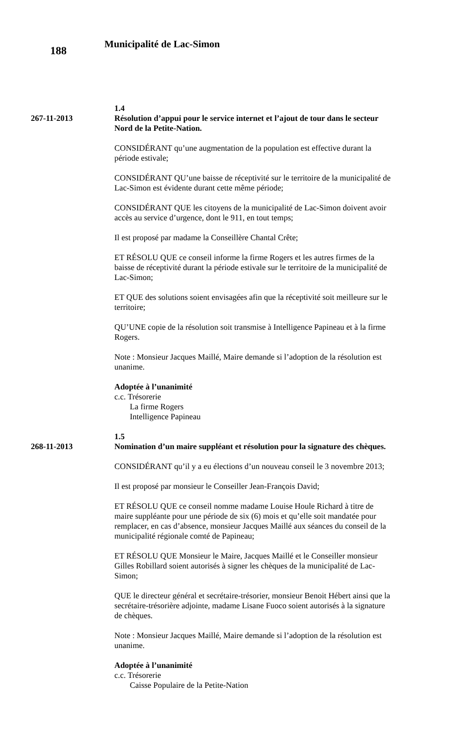188
Municipalité de Lac-Simon
267-11-2013
1.4
Résolution d’appui pour le service internet et l’ajout de tour dans le secteur Nord de la Petite-Nation.
CONSIDÉRANT qu’une augmentation de la population est effective durant la période estivale;
CONSIDÉRANT QU’une baisse de réceptivité sur le territoire de la municipalité de Lac-Simon est évidente durant cette même période;
CONSIDÉRANT QUE les citoyens de la municipalité de Lac-Simon doivent avoir accès au service d’urgence, dont le 911, en tout temps;
Il est proposé par madame la Conseillère Chantal Crête;
ET RÉSOLU QUE ce conseil informe la firme Rogers et les autres firmes de la baisse de réceptivité durant la période estivale sur le territoire de la municipalité de Lac-Simon;
ET QUE des solutions soient envisagées afin que la réceptivité soit meilleure sur le territoire;
QU’UNE copie de la résolution soit transmise à Intelligence Papineau et à la firme Rogers.
Note : Monsieur Jacques Maillé, Maire demande si l’adoption de la résolution est unanime.
Adoptée à l’unanimité
c.c. Trésorerie
La firme Rogers
Intelligence Papineau
268-11-2013
1.5
Nomination d’un maire suppléant et résolution pour la signature des chèques.
CONSIDÉRANT qu’il y a eu élections d’un nouveau conseil le 3 novembre 2013;
Il est proposé par monsieur le Conseiller Jean-François David;
ET RÉSOLU QUE ce conseil nomme madame Louise Houle Richard à titre de maire suppléante pour une période de six (6) mois et qu’elle soit mandatée pour remplacer, en cas d’absence, monsieur Jacques Maillé aux séances du conseil de la municipalité régionale comté de Papineau;
ET RÉSOLU QUE Monsieur le Maire, Jacques Maillé et le Conseiller monsieur Gilles Robillard soient autorisés à signer les chèques de la municipalité de Lac-Simon;
QUE le directeur général et secrétaire-trésorier, monsieur Benoit Hébert ainsi que la secrétaire-trésorière adjointe, madame Lisane Fuoco soient autorisés à la signature de chèques.
Note : Monsieur Jacques Maillé, Maire demande si l’adoption de la résolution est unanime.
Adoptée à l’unanimité
c.c. Trésorerie
Caisse Populaire de la Petite-Nation